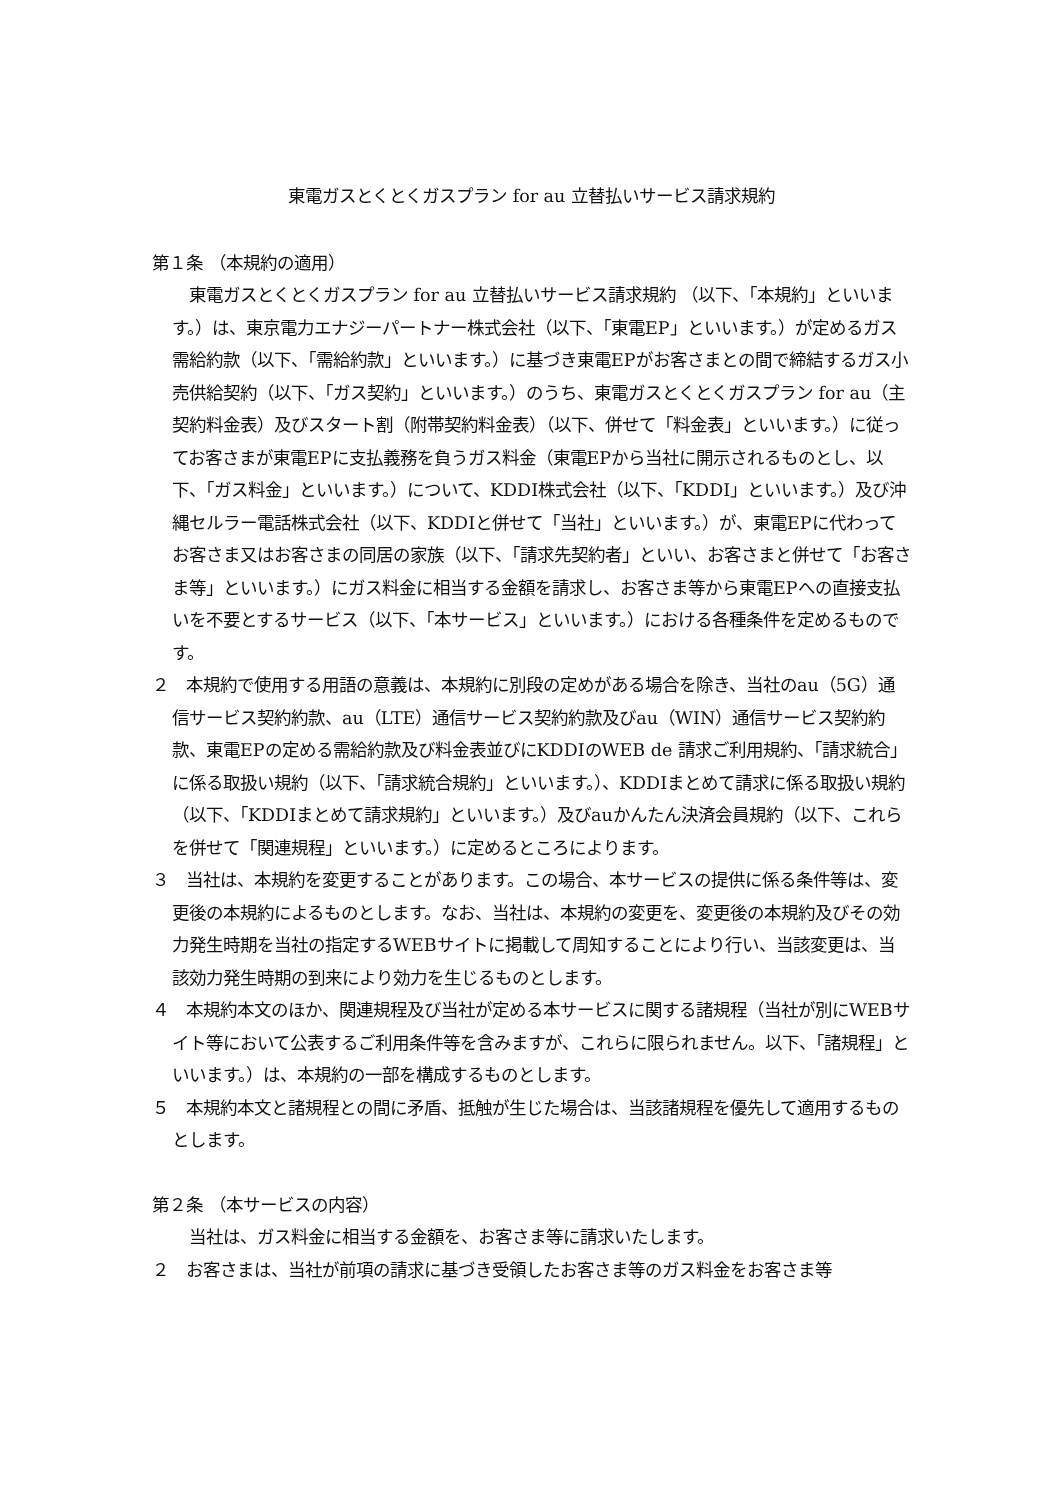東電ガスとくとくガスプラン for au 立替払いサービス請求規約
第１条 （本規約の適用）
　東電ガスとくとくガスプラン for au 立替払いサービス請求規約 （以下、「本規約」といいます。）は、東京電力エナジーパートナー株式会社（以下、「東電EP」といいます。）が定めるガス需給約款（以下、「需給約款」といいます。）に基づき東電EPがお客さまとの間で締結するガス小売供給契約（以下、「ガス契約」といいます。）のうち、東電ガスとくとくガスプラン for au（主契約料金表）及びスタート割（附帯契約料金表）（以下、併せて「料金表」といいます。）に従ってお客さまが東電EPに支払義務を負うガス料金（東電EPから当社に開示されるものとし、以下、「ガス料金」といいます。）について、KDDI株式会社（以下、「KDDI」といいます。）及び沖縄セルラー電話株式会社（以下、KDDIと併せて「当社」といいます。）が、東電EPに代わってお客さま又はお客さまの同居の家族（以下、「請求先契約者」といい、お客さまと併せて「お客さま等」といいます。）にガス料金に相当する金額を請求し、お客さま等から東電EPへの直接支払いを不要とするサービス（以下、「本サービス」といいます。）における各種条件を定めるものです。
２　本規約で使用する用語の意義は、本規約に別段の定めがある場合を除き、当社のau（5G）通信サービス契約約款、au（LTE）通信サービス契約約款及びau（WIN）通信サービス契約約款、東電EPの定める需給約款及び料金表並びにKDDIのWEB de 請求ご利用規約、「請求統合」に係る取扱い規約（以下、「請求統合規約」といいます。）、KDDIまとめて請求に係る取扱い規約（以下、「KDDIまとめて請求規約」といいます。）及びauかんたん決済会員規約（以下、これらを併せて「関連規程」といいます。）に定めるところによります。
３　当社は、本規約を変更することがあります。この場合、本サービスの提供に係る条件等は、変更後の本規約によるものとします。なお、当社は、本規約の変更を、変更後の本規約及びその効力発生時期を当社の指定するWEBサイトに掲載して周知することにより行い、当該変更は、当該効力発生時期の到来により効力を生じるものとします。
４　本規約本文のほか、関連規程及び当社が定める本サービスに関する諸規程（当社が別にWEBサイト等において公表するご利用条件等を含みますが、これらに限られません。以下、「諸規程」といいます。）は、本規約の一部を構成するものとします。
５　本規約本文と諸規程との間に矛盾、抵触が生じた場合は、当該諸規程を優先して適用するものとします。
第２条 （本サービスの内容）
　当社は、ガス料金に相当する金額を、お客さま等に請求いたします。
２　お客さまは、当社が前項の請求に基づき受領したお客さま等のガス料金をお客さま等